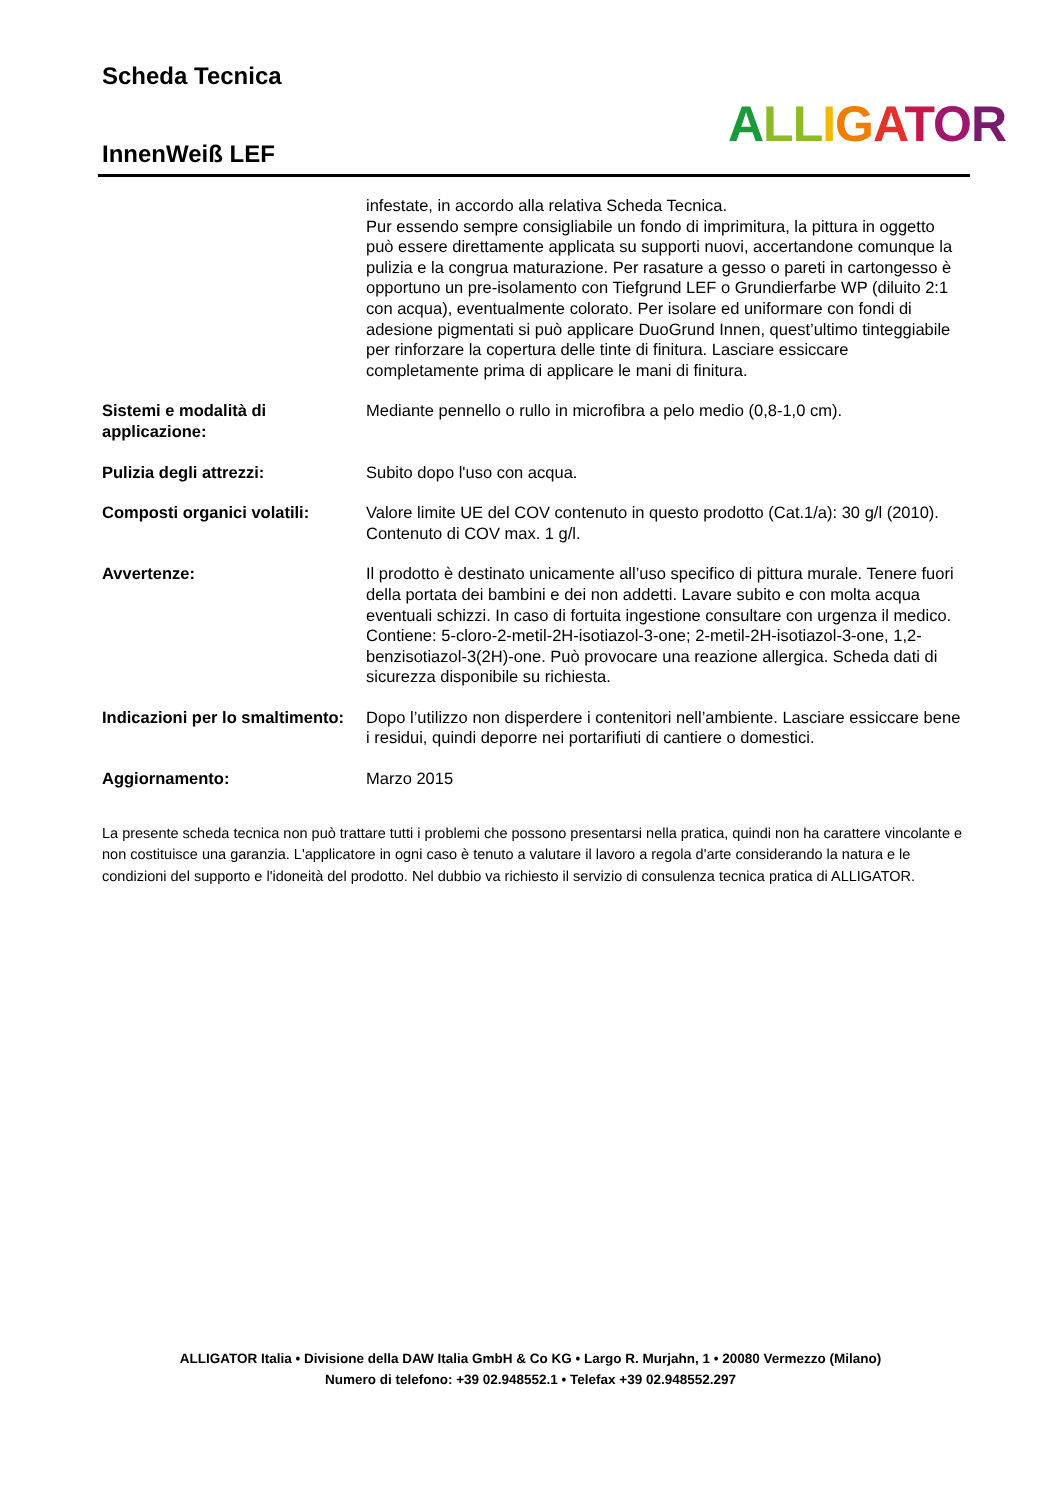Scheda Tecnica
InnenWeiß LEF ALL IGATOR
infestate, in accordo alla relativa Scheda Tecnica.
Pur essendo sempre consigliabile un fondo di imprimitura, la pittura in oggetto può essere direttamente applicata su supporti nuovi, accertandone comunque la pulizia e la congrua maturazione. Per rasature a gesso o pareti in cartongesso è opportuno un pre-isolamento con Tiefgrund LEF o Grundierfarbe WP (diluito 2:1 con acqua), eventualmente colorato. Per isolare ed uniformare con fondi di adesione pigmentati si può applicare DuoGrund Innen, quest’ultimo tinteggiabile per rinforzare la copertura delle tinte di finitura. Lasciare essiccare completamente prima di applicare le mani di finitura.
Sistemi e modalità di applicazione:
Mediante pennello o rullo in microfibra a pelo medio (0,8-1,0 cm).
Pulizia degli attrezzi: Subito dopo l'uso con acqua.
Composti organici volatili:
Valore limite UE del COV contenuto in questo prodotto (Cat.1/a): 30 g/l (2010). Contenuto di COV max. 1 g/l.
Avvertenze: Il prodotto è destinato unicamente all’uso specifico di pittura murale. Tenere fuori della portata dei bambini e dei non addetti. Lavare subito e con molta acqua eventuali schizzi. In caso di fortuita ingestione consultare con urgenza il medico. Contiene: 5-cloro-2-metil-2H-isotiazol-3-one; 2-metil-2H-isotiazol-3-one, 1,2-benzisotiazol-3(2H)-one. Può provocare una reazione allergica. Scheda dati di sicurezza disponibile su richiesta.
Indicazioni per lo smaltimento:
Dopo l’utilizzo non disperdere i contenitori nell’ambiente. Lasciare essiccare bene i residui, quindi deporre nei portarifiuti di cantiere o domestici.
Aggiornamento: Marzo 2015
La presente scheda tecnica non può trattare tutti i problemi che possono presentarsi nella pratica, quindi non ha carattere vincolante e non costituisce una garanzia. L'applicatore in ogni caso è tenuto a valutare il lavoro a regola d'arte considerando la natura e le condizioni del supporto e l'idoneità del prodotto. Nel dubbio va richiesto il servizio di consulenza tecnica pratica di ALLIGATOR.
ALLIGATOR Italia • Divisione della DAW Italia GmbH & Co KG • Largo R. Murjahn, 1 • 20080 Vermezzo (Milano)
Numero di telefono: +39 02.948552.1 • Telefax +39 02.948552.297